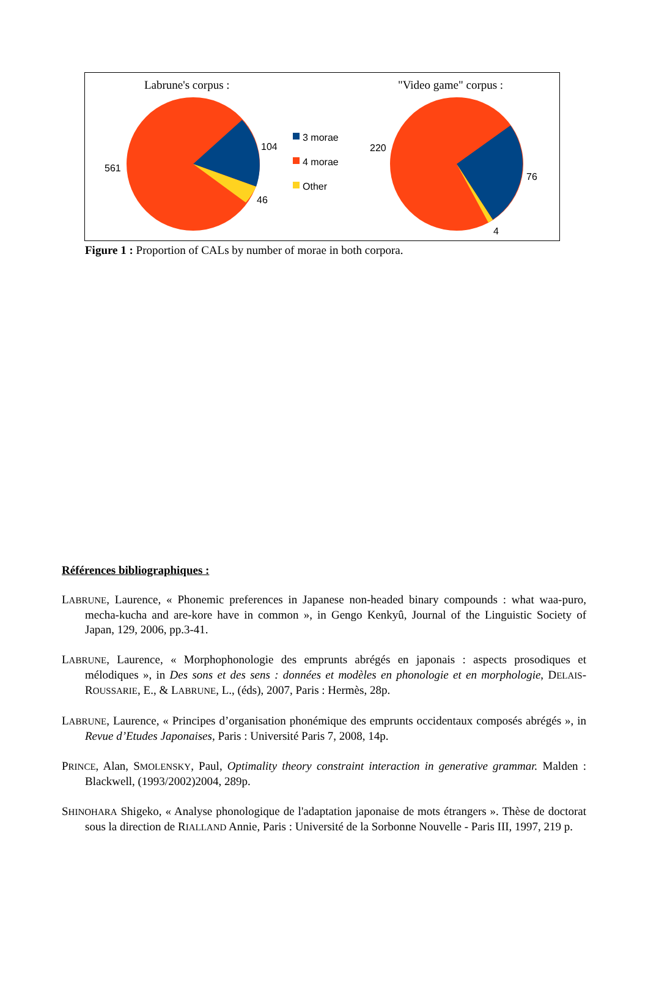Labrune's corpus :
"Video game" corpus :
104
561
46
3 morae
4 morae
Other
220
76
4
Figure 1 : Proportion of CALs by number of morae in both corpora.
Références bibliographiques :
LABRUNE, Laurence, « Phonemic preferences in Japanese non-headed binary compounds : what waa-puro, mecha-kucha and are-kore have in common », in Gengo Kenkyû, Journal of the Linguistic Society of Japan, 129, 2006, pp.3-41.
LABRUNE, Laurence, « Morphophonologie des emprunts abrégés en japonais : aspects prosodiques et mélodiques », in Des sons et des sens : données et modèles en phonologie et en morphologie, DELAIS-ROUSSARIE, E., & LABRUNE, L., (éds), 2007, Paris : Hermès, 28p.
LABRUNE, Laurence, « Principes d’organisation phonémique des emprunts occidentaux composés abrégés », in Revue d’Etudes Japonaises, Paris : Université Paris 7, 2008, 14p.
PRINCE, Alan, SMOLENSKY, Paul, Optimality theory constraint interaction in generative grammar. Malden : Blackwell, (1993/2002)2004, 289p.
SHINOHARA Shigeko, « Analyse phonologique de l'adaptation japonaise de mots étrangers ». Thèse de doctorat sous la direction de RIALLAND Annie, Paris : Université de la Sorbonne Nouvelle - Paris III, 1997, 219 p.